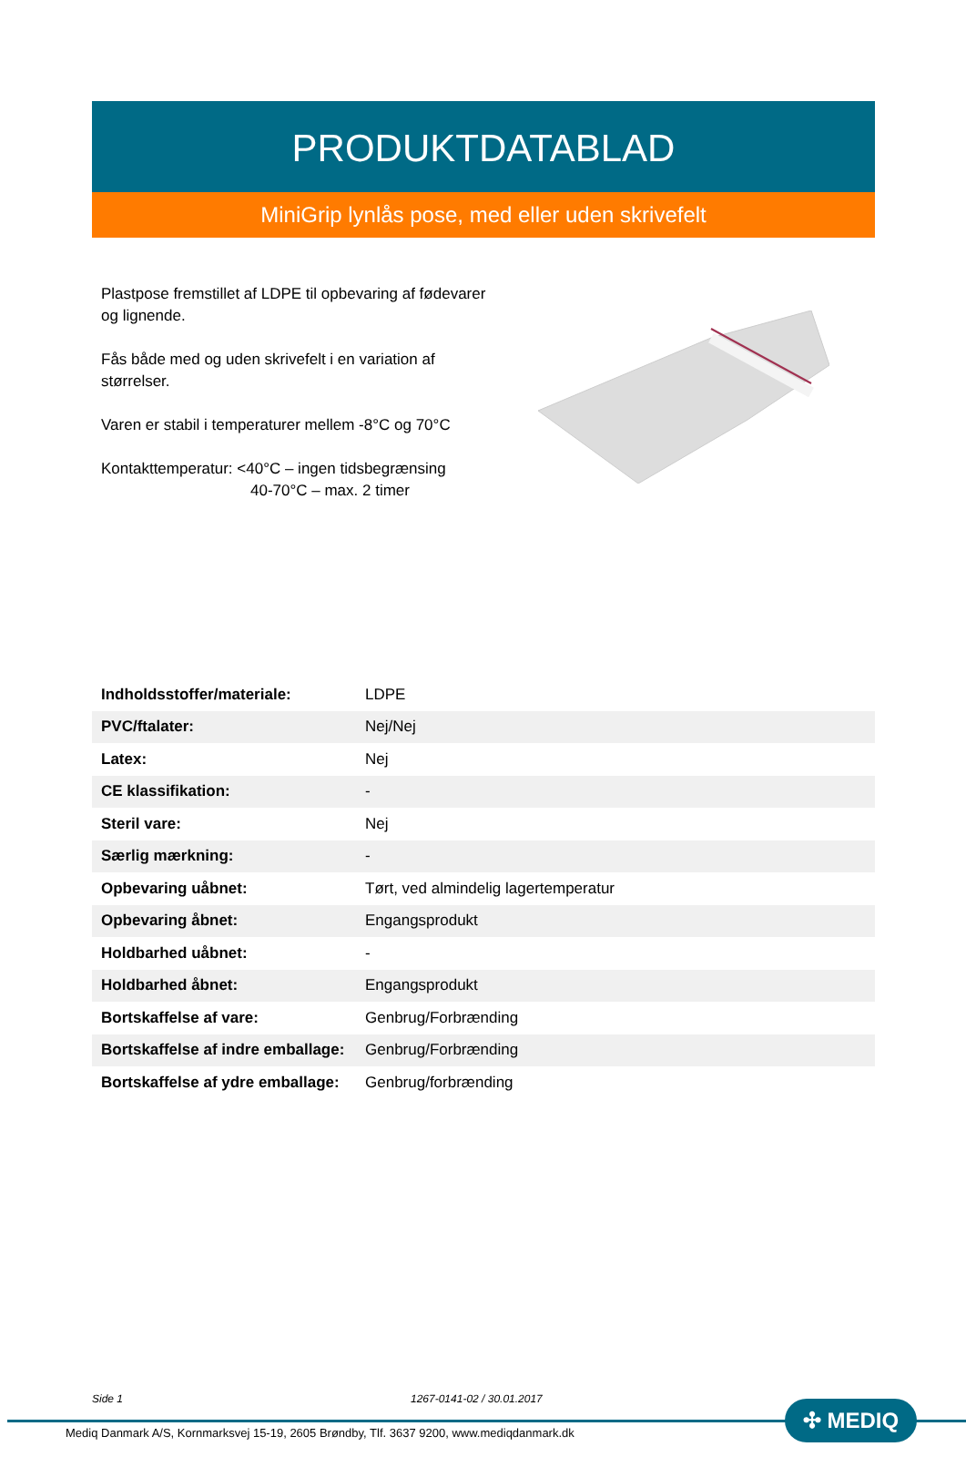PRODUKTDATABLAD
MiniGrip lynlås pose, med eller uden skrivefelt
Plastpose fremstillet af LDPE til opbevaring af fødevarer og lignende.
Fås både med og uden skrivefelt i en variation af størrelser.
Varen er stabil i temperaturer mellem -8°C og 70°C
Kontakttemperatur: <40°C – ingen tidsbegrænsing
40-70°C – max. 2 timer
| Indholdsstoffer/materiale: | LDPE |
| PVC/ftalater: | Nej/Nej |
| Latex: | Nej |
| CE klassifikation: | - |
| Steril vare: | Nej |
| Særlig mærkning: | - |
| Opbevaring uåbnet: | Tørt, ved almindelig lagertemperatur |
| Opbevaring åbnet: | Engangsprodukt |
| Holdbarhed uåbnet: | - |
| Holdbarhed åbnet: | Engangsprodukt |
| Bortskaffelse af vare: | Genbrug/Forbrænding |
| Bortskaffelse af indre emballage: | Genbrug/Forbrænding |
| Bortskaffelse af ydre emballage: | Genbrug/forbrænding |
Side 1 1267-0141-02 / 30.01.2017
✣ MEDIQ
Mediq Danmark A/S, Kornmarksvej 15-19, 2605 Brøndby, Tlf. 3637 9200, www.mediqdanmark.dk